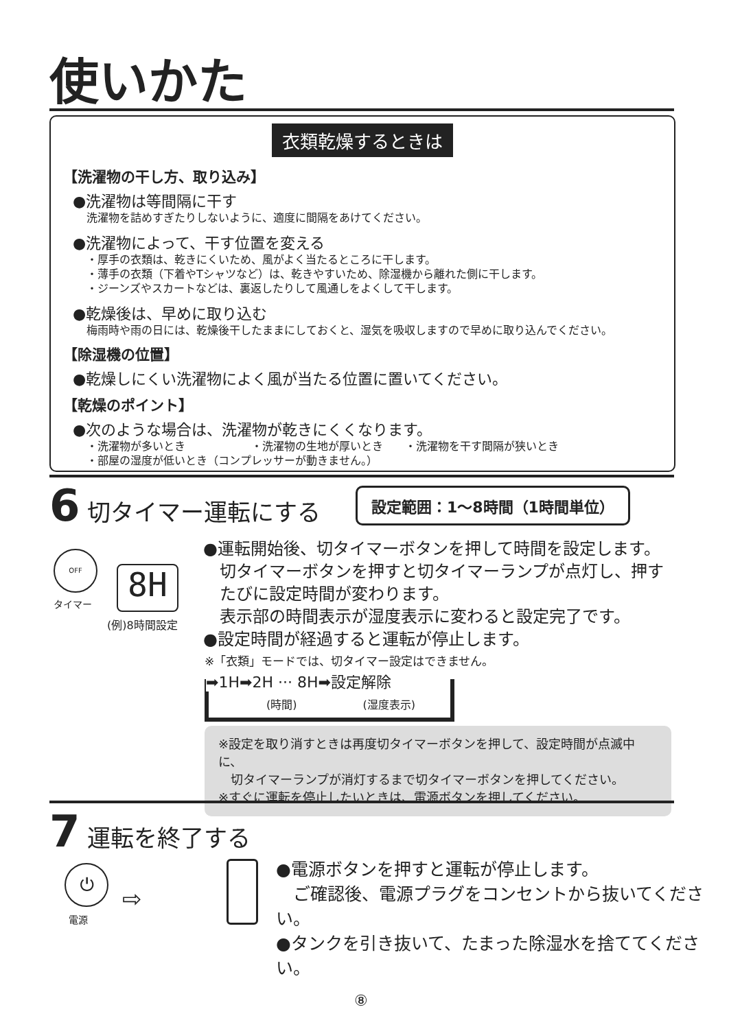使いかた
衣類乾燥するときは
【洗濯物の干し方、取り込み】
●洗濯物は等間隔に干す
洗濯物を詰めすぎたりしないように、適度に間隔をあけてください。
●洗濯物によって、干す位置を変える
・厚手の衣類は、乾きにくいため、風がよく当たるところに干します。
・薄手の衣類（下着やTシャツなど）は、乾きやすいため、除湿機から離れた側に干します。
・ジーンズやスカートなどは、裏返したりして風通しをよくして干します。
●乾燥後は、早めに取り込む
梅雨時や雨の日には、乾燥後干したままにしておくと、湿気を吸収しますので早めに取り込んでください。
【除湿機の位置】
●乾燥しにくい洗濯物によく風が当たる位置に置いてください。
【乾燥のポイント】
●次のような場合は、洗濯物が乾きにくくなります。
・洗濯物が多いとき　　　　　　・洗濯物の生地が厚いとき　　・洗濯物を干す間隔が狭いとき
・部屋の湿度が低いとき（コンプレッサーが動きません。）
6 切タイマー運転にする 設定範囲：1〜8時間（1時間単位）
8H
(例)8時間設定
OFF
タイマー
●運転開始後、切タイマーボタンを押して時間を設定します。
　切タイマーボタンを押すと切タイマーランプが点灯し、押す
　たびに設定時間が変わります。
　表示部の時間表示が湿度表示に変わると設定完了です。
●設定時間が経過すると運転が停止します。
※「衣類」モードでは、切タイマー設定はできません。
➡1H➡2H ··· 8H➡設定解除
(時間)　　　　　　(湿度表示)
※設定を取り消すときは再度切タイマーボタンを押して、設定時間が点滅中に、
　切タイマーランプが消灯するまで切タイマーボタンを押してください。
※すぐに運転を停止したいときは、電源ボタンを押してください。
7 運転を終了する
⏻
電源
⇨
●電源ボタンを押すと運転が停止します。
　ご確認後、電源プラグをコンセントから抜いてください。
●タンクを引き抜いて、たまった除湿水を捨ててください。
⑧